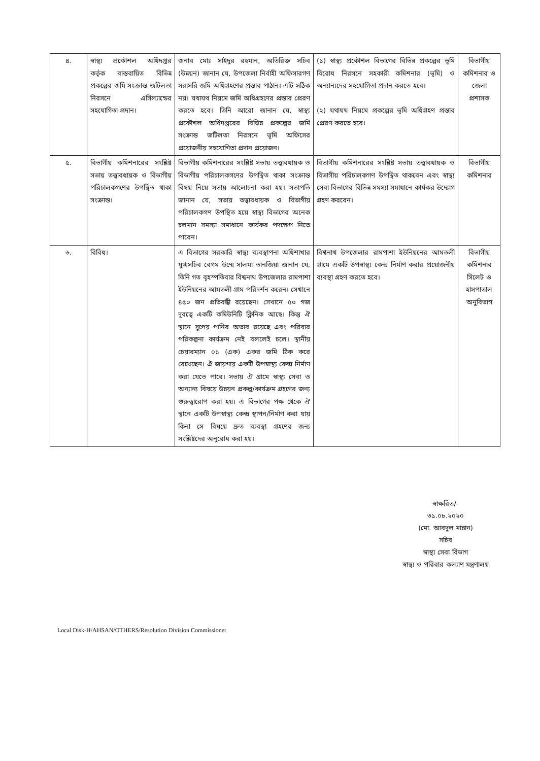| ৪. | স্বাস্থ্য প্রকৌশল অধিদপ্তর কর্তৃক বাস্তবায়িত বিভিন্ন প্রকল্পের জমি সংক্রান্ত জটিলতা নিরসনে এসিল্যান্ডের সহযোগিতা প্রদান। | জনাব মোঃ সাইদুর রহমান, অতিরিক্ত সচিব (উন্নয়ন) জানান যে, উপজেলা নির্বাহী অফিসারগণ সরাসরি জমি অধিগ্রহণের প্রস্তাব পাঠান। এটি সঠিক নয়। যথাযথ নিয়মে জমি অধিগ্রহণের প্রস্তাব প্রেরণ করতে হবে। তিনি আরো জানান যে, স্বাস্থ্য প্রকৌশল অধিদপ্তরের বিভিন্ন প্রকল্পের জমি সংক্রান্ত জটিলতা নিরসনে ভূমি অফিসের প্রয়োজনীয় সহযোগিতা প্রদান প্রয়োজন। | (১) স্বাস্থ্য প্রকৌশল বিভাগের বিভিন্ন প্রকল্পের ভূমি বিরোধ নিরসনে সহকারী কমিশনার (ভূমি) ও অন্যান্যদের সহযোগিতা প্রদান করতে হবে। (২) যথাযথ নিয়মে প্রকল্পের ভূমি অধিগ্রহণ প্রস্তাব প্রেরণ করতে হবে। | বিভাগীয় কমিশনার ও জেলা প্রশাসক |
| ৫. | বিভাগীয় কমিশনারের সংশ্লিষ্ট সভায় তত্ত্বাবধায়ক ও বিভাগীয় পরিচালকগণের উপস্থিত থাকা সংক্রান্ত। | বিভাগীয় কমিশনারের সংশ্লিষ্ট সভায় তত্ত্বাবধায়ক ও বিভাগীয় পরিচালকগণের উপস্থিত থাকা সংক্রান্ত বিষয় নিয়ে সভায় আলোচনা করা হয়। সভাপতি জানান যে, সভায় তত্ত্বাবধায়ক ও বিভাগীয় পরিচালকগণ উপস্থিত হয়ে স্বাস্থ্য বিভাগের অনেক চলমান সমস্যা সমাধানে কার্যকর পদক্ষেপ নিতে পারেন। | বিভাগীয় কমিশনারের সংশ্লিষ্ট সভায় তত্ত্বাবধায়ক ও বিভাগীয় পরিচালকগণ উপস্থিত থাকবেন এবং স্বাস্থ্য সেবা বিভাগের বিভিন্ন সমস্যা সমাধানে কার্যকর উদ্যোগ গ্রহণ করবেন। | বিভাগীয় কমিশনার |
| ৬. | বিবিধ। | এ বিভাগের সরকারি স্বাস্থ্য ব্যবস্থাপনা অধিশাখার যুগ্মসচিব বেগম উম্মে সালমা তানজিয়া জানান যে, তিনি গত বৃহস্পতিবার বিশ্বনাথ উপজেলার রামপাশা ইউনিয়নের আমতলী গ্রাম পরিদর্শন করেন। সেখানে ৪৫০ জন প্রতিবন্ধী রয়েছেন। সেখানে ৫০ গজ দূরত্বে একটি কমিউনিটি ক্লিনিক আছে। কিন্তু ঐ স্থানে সুপেয় পানির অভাব রয়েছে এবং পরিবার পরিকল্পনা কার্যক্রম নেই বললেই চলে। স্থানীয় চেয়ারম্যান ০১ (এক) একর জমি ঠিক করে রেখেছেন। ঐ জায়গায় একটি উপস্বাস্থ্য কেন্দ্র নির্মাণ করা যেতে পারে। সভায় ঐ গ্রামে স্বাস্থ্য সেবা ও অন্যান্য বিষয়ে উন্নয়ন প্রকল্প/কার্যক্রম গ্রহণের জন্য গুরুত্বারোপ করা হয়। এ বিভাগের পক্ষ থেকে ঐ স্থানে একটি উপস্বাস্থ্য কেন্দ্র স্থাপন/নির্মাণ করা যায় কিনা সে বিষয়ে দ্রুত ব্যবস্থা গ্রহণের জন্য সংশ্লিষ্টদের অনুরোধ করা হয়। | বিশ্বনাথ উপজেলার রামপাশা ইউনিয়নের আমতলী গ্রামে একটি উপস্বাস্থ্য কেন্দ্র নির্মাণ করার প্রয়োজনীয় ব্যবস্থা গ্রহণ করতে হবে। | বিভাগীয় কমিশনার সিলেট ও হাসপাতাল অনুবিভাগ |
স্বাক্ষরিত/-
৩১.০৮.২০২০
(মো. আবদুল মান্নান)
সচিব
স্বাস্থ্য সেবা বিভাগ
স্বাস্থ্য ও পরিবার কল্যাণ মন্ত্রণালয়
Local Disk-H/AHSAN/OTHERS/Resolution Division Commissioner